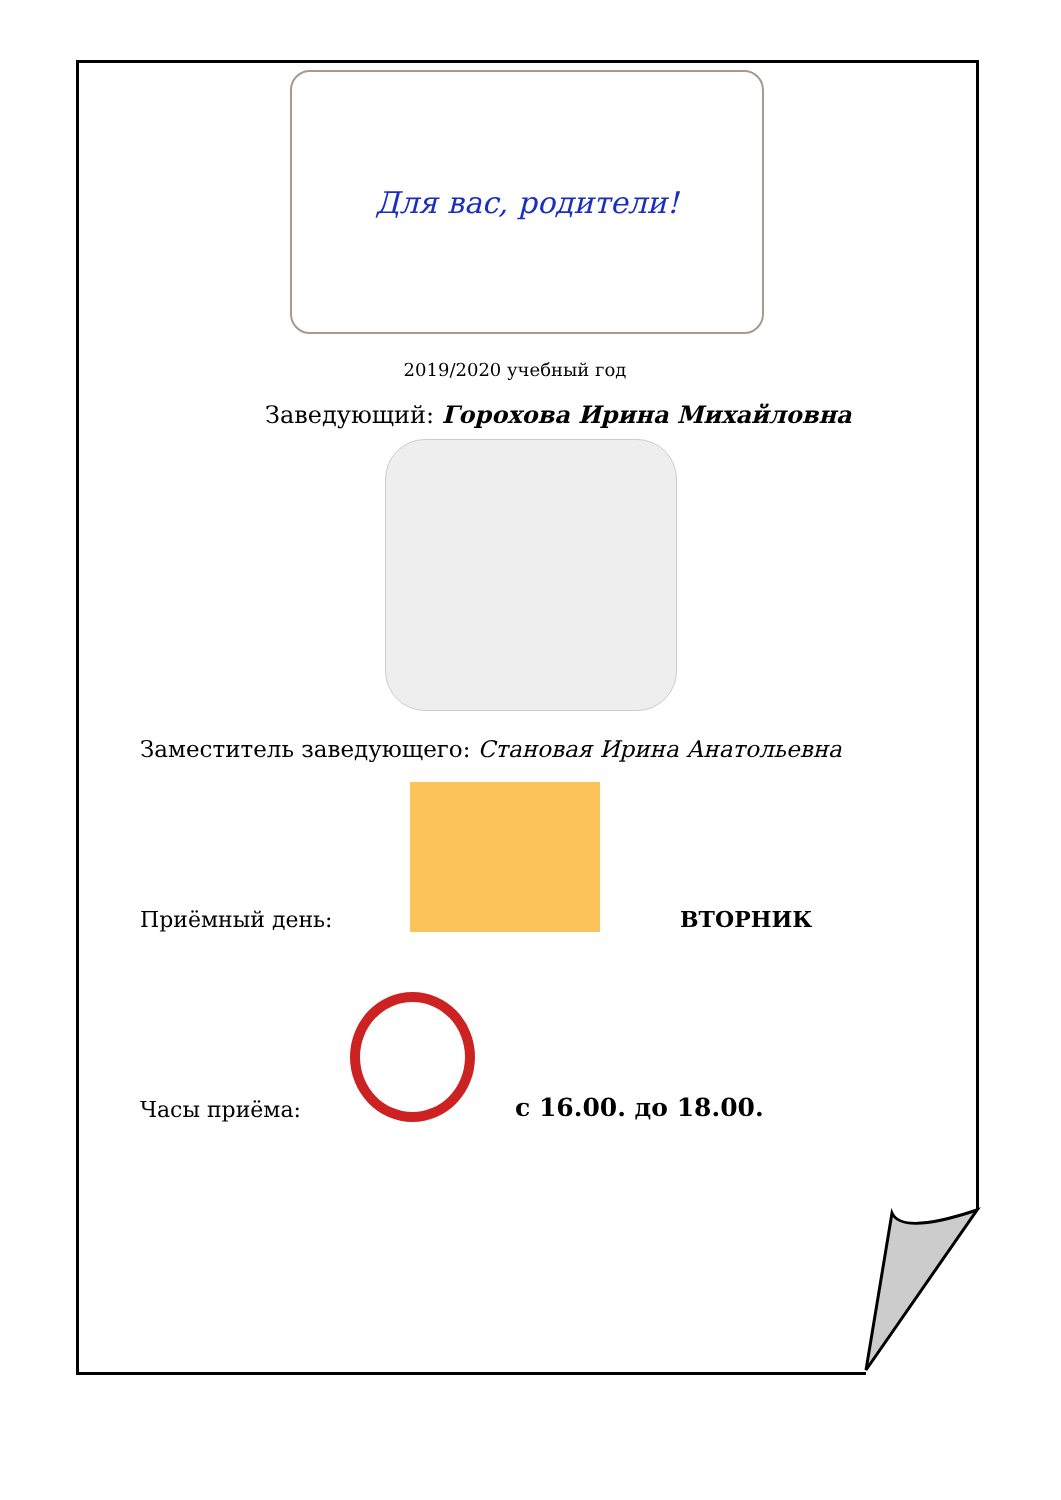Для вас, родители!
2019/2020 учебный год
Заведующий: Горохова Ирина Михайловна
Заместитель заведующего: Становая Ирина Анатольевна
Приёмный день:
ВТОРНИК
Часы приёма:
с 16.00. до 18.00.